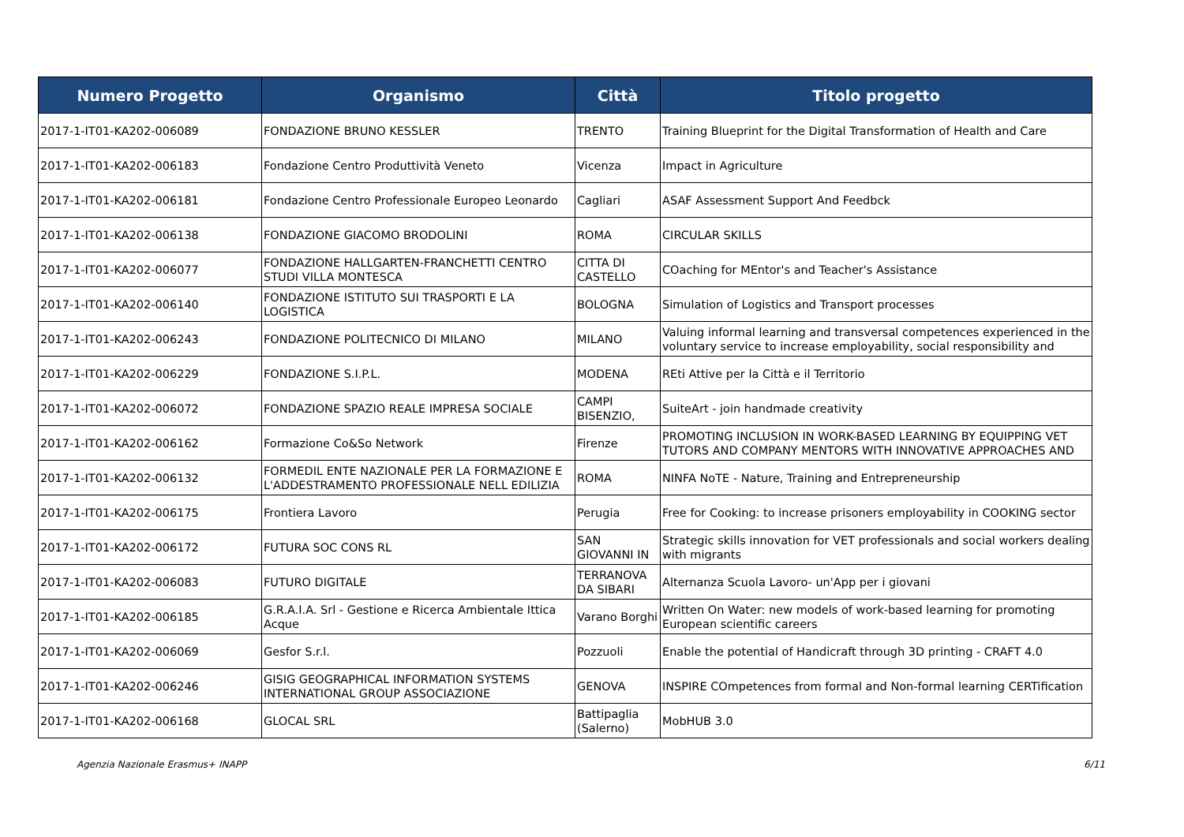| Numero Progetto | Organismo | Città | Titolo progetto |
| --- | --- | --- | --- |
| 2017-1-IT01-KA202-006089 | FONDAZIONE BRUNO KESSLER | TRENTO | Training Blueprint for the Digital Transformation of Health and Care |
| 2017-1-IT01-KA202-006183 | Fondazione Centro Produttività Veneto | Vicenza | Impact in Agriculture |
| 2017-1-IT01-KA202-006181 | Fondazione Centro Professionale Europeo Leonardo | Cagliari | ASAF Assessment Support And Feedbck |
| 2017-1-IT01-KA202-006138 | FONDAZIONE GIACOMO BRODOLINI | ROMA | CIRCULAR SKILLS |
| 2017-1-IT01-KA202-006077 | FONDAZIONE HALLGARTEN-FRANCHETTI CENTRO STUDI VILLA MONTESCA | CITTA DI CASTELLO | COaching for MEntor's and Teacher's Assistance |
| 2017-1-IT01-KA202-006140 | FONDAZIONE ISTITUTO SUI TRASPORTI E LA LOGISTICA | BOLOGNA | Simulation of Logistics and Transport processes |
| 2017-1-IT01-KA202-006243 | FONDAZIONE POLITECNICO DI MILANO | MILANO | Valuing informal learning and transversal competences experienced in the voluntary service to increase employability, social responsibility and |
| 2017-1-IT01-KA202-006229 | FONDAZIONE S.I.P.L. | MODENA | REti Attive per la Città e il Territorio |
| 2017-1-IT01-KA202-006072 | FONDAZIONE SPAZIO REALE IMPRESA SOCIALE | CAMPI BISENZIO, | SuiteArt - join handmade creativity |
| 2017-1-IT01-KA202-006162 | Formazione Co&So Network | Firenze | PROMOTING INCLUSION IN WORK-BASED LEARNING BY EQUIPPING VET TUTORS AND COMPANY MENTORS WITH INNOVATIVE APPROACHES AND |
| 2017-1-IT01-KA202-006132 | FORMEDIL ENTE NAZIONALE PER LA FORMAZIONE E L'ADDESTRAMENTO PROFESSIONALE NELL EDILIZIA | ROMA | NINFA NoTE - Nature, Training and Entrepreneurship |
| 2017-1-IT01-KA202-006175 | Frontiera Lavoro | Perugia | Free for Cooking: to increase prisoners employability in COOKING sector |
| 2017-1-IT01-KA202-006172 | FUTURA SOC CONS RL | SAN GIOVANNI IN | Strategic skills innovation for VET professionals and social workers dealing with migrants |
| 2017-1-IT01-KA202-006083 | FUTURO DIGITALE | TERRANOVA DA SIBARI | Alternanza Scuola Lavoro- un'App per i giovani |
| 2017-1-IT01-KA202-006185 | G.R.A.I.A. Srl - Gestione e Ricerca Ambientale Ittica Acque | Varano Borghi | Written On Water: new models of work-based learning for promoting European scientific careers |
| 2017-1-IT01-KA202-006069 | Gesfor S.r.l. | Pozzuoli | Enable the potential of Handicraft through 3D printing - CRAFT 4.0 |
| 2017-1-IT01-KA202-006246 | GISIG GEOGRAPHICAL INFORMATION SYSTEMS INTERNATIONAL GROUP ASSOCIAZIONE | GENOVA | INSPIRE COmpetences from formal and Non-formal learning CERTification |
| 2017-1-IT01-KA202-006168 | GLOCAL SRL | Battipaglia (Salerno) | MobHUB 3.0 |
Agenzia Nazionale Erasmus+ INAPP 6/11